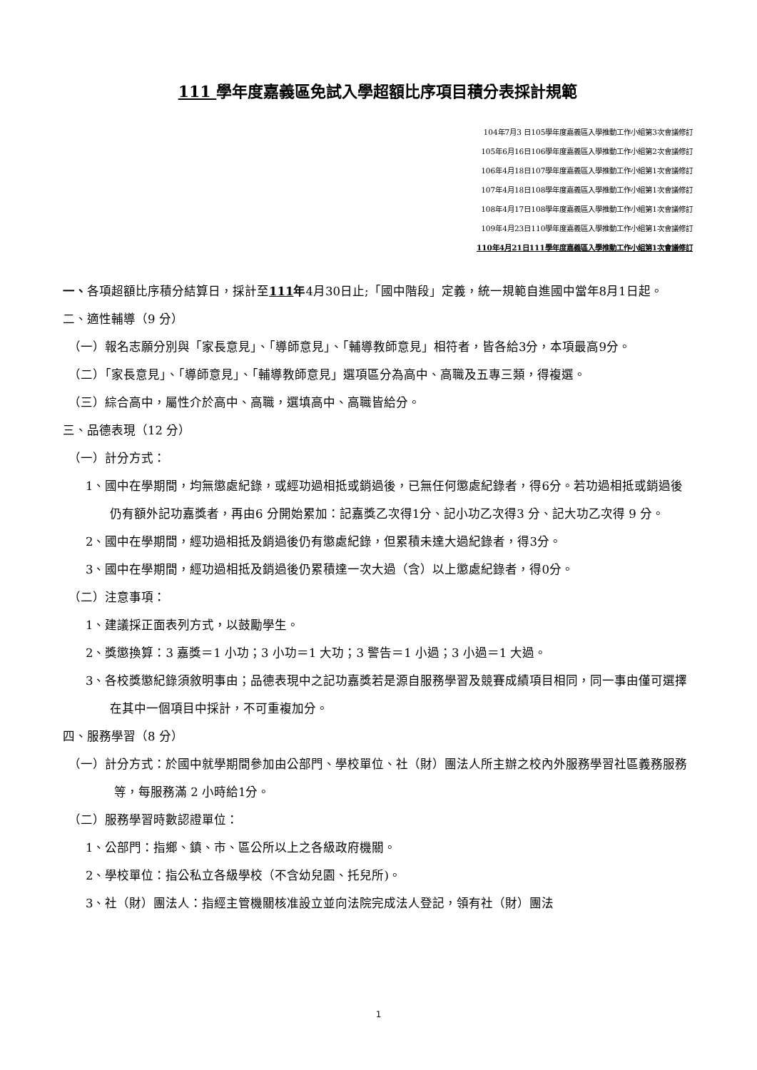111 學年度嘉義區免試入學超額比序項目積分表採計規範
104年7月3 日105學年度嘉義區入學推動工作小組第3次會議修訂
105年6月16日106學年度嘉義區入學推動工作小組第2次會議修訂
106年4月18日107學年度嘉義區入學推動工作小組第1次會議修訂
107年4月18日108學年度嘉義區入學推動工作小組第1次會議修訂
108年4月17日108學年度嘉義區入學推動工作小組第1次會議修訂
109年4月23日110學年度嘉義區入學推動工作小組第1次會議修訂
110年4月21日111學年度嘉義區入學推動工作小組第1次會議修訂
一、各項超額比序積分結算日，採計至111年4月30日止;「國中階段」定義，統一規範自進國中當年8月1日起。
二、適性輔導（9 分）
（一）報名志願分別與「家長意見」、「導師意見」、「輔導教師意見」相符者，皆各給3分，本項最高9分。
（二）「家長意見」、「導師意見」、「輔導教師意見」選項區分為高中、高職及五專三類，得複選。
（三）綜合高中，屬性介於高中、高職，選填高中、高職皆給分。
三、品德表現（12 分）
（一）計分方式：
1、國中在學期間，均無懲處紀錄，或經功過相抵或銷過後，已無任何懲處紀錄者，得6分。若功過相抵或銷過後仍有額外記功嘉獎者，再由6 分開始累加：記嘉獎乙次得1分、記小功乙次得3 分、記大功乙次得 9 分。
2、國中在學期間，經功過相抵及銷過後仍有懲處紀錄，但累積未達大過紀錄者，得3分。
3、國中在學期間，經功過相抵及銷過後仍累積達一次大過（含）以上懲處紀錄者，得0分。
（二）注意事項：
1、建議採正面表列方式，以鼓勵學生。
2、獎懲換算：3 嘉獎＝1 小功；3 小功＝1 大功；3 警告＝1 小過；3 小過＝1 大過。
3、各校獎懲紀錄須敘明事由；品德表現中之記功嘉獎若是源自服務學習及競賽成績項目相同，同一事由僅可選擇在其中一個項目中採計，不可重複加分。
四、服務學習（8 分）
（一）計分方式：於國中就學期間參加由公部門、學校單位、社（財）團法人所主辦之校內外服務學習社區義務服務等，每服務滿 2 小時給1分。
（二）服務學習時數認證單位：
1、公部門：指鄉、鎮、市、區公所以上之各級政府機關。
2、學校單位：指公私立各級學校（不含幼兒園、托兒所)。
3、社（財）團法人：指經主管機關核准設立並向法院完成法人登記，領有社（財）團法
1